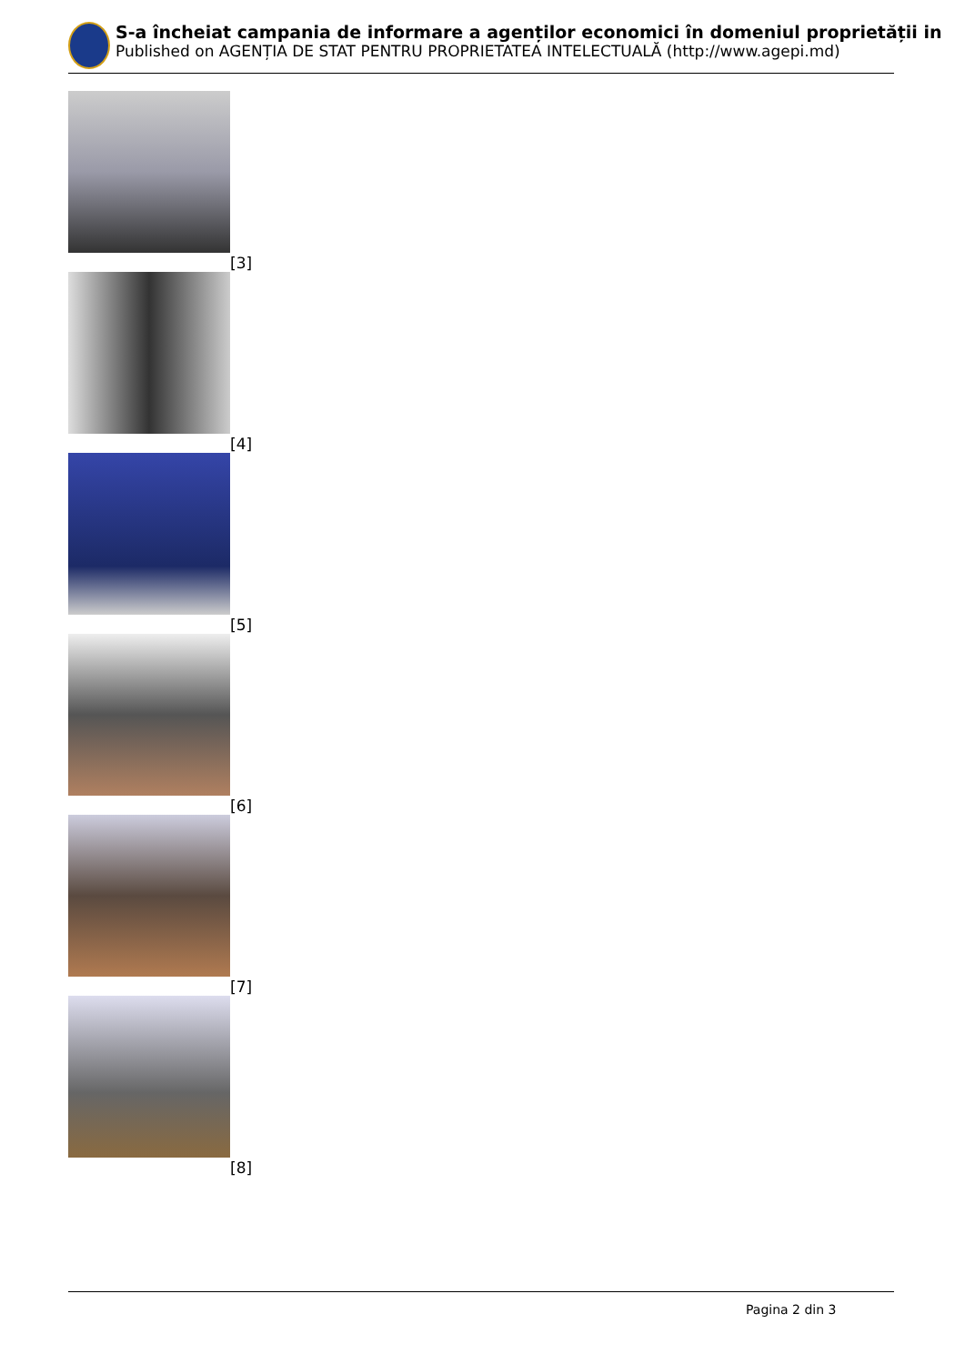S-a încheiat campania de informare a agenților economici în domeniul proprietății in
Published on AGENȚIA DE STAT PENTRU PROPRIETATEA INTELECTUALĂ (http://www.agepi.md)
[3]
[4]
[5]
[6]
[7]
[8]
Pagina 2 din 3